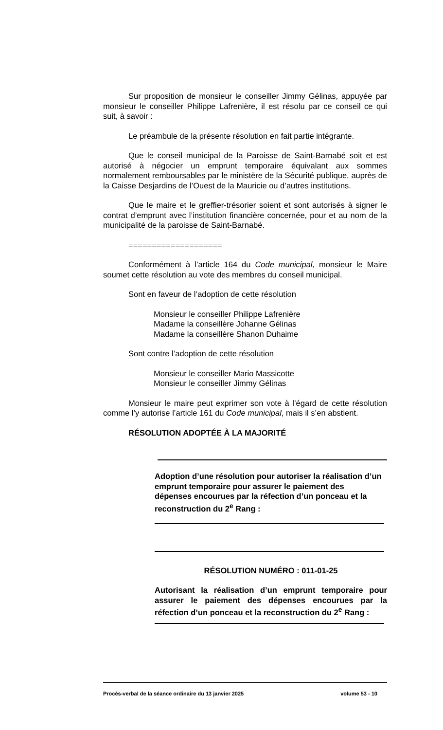Sur proposition de monsieur le conseiller Jimmy Gélinas, appuyée par monsieur le conseiller Philippe Lafrenière, il est résolu par ce conseil ce qui suit, à savoir :
Le préambule de la présente résolution en fait partie intégrante.
Que le conseil municipal de la Paroisse de Saint-Barnabé soit et est autorisé à négocier un emprunt temporaire équivalant aux sommes normalement remboursables par le ministère de la Sécurité publique, auprès de la Caisse Desjardins de l’Ouest de la Mauricie ou d’autres institutions.
Que le maire et le greffier-trésorier soient et sont autorisés à signer le contrat d’emprunt avec l’institution financière concernée, pour et au nom de la municipalité de la paroisse de Saint-Barnabé.
====================
Conformément à l’article 164 du Code municipal, monsieur le Maire soumet cette résolution au vote des membres du conseil municipal.
Sont en faveur de l’adoption de cette résolution
Monsieur le conseiller Philippe Lafrenière
Madame la conseillère Johanne Gélinas
Madame la conseillère Shanon Duhaime
Sont contre l’adoption de cette résolution
Monsieur le conseiller Mario Massicotte
Monsieur le conseiller Jimmy Gélinas
Monsieur le maire peut exprimer son vote à l’égard de cette résolution comme l’y autorise l’article 161 du Code municipal, mais il s’en abstient.
RÉSOLUTION ADOPTÉE À LA MAJORITÉ
Adoption d’une résolution pour autoriser la réalisation d’un emprunt temporaire pour assurer le paiement des dépenses encourues par la réfection d’un ponceau et la reconstruction du 2<sup>e</sup> Rang :
RÉSOLUTION NUMÉRO : 011-01-25
Autorisant la réalisation d’un emprunt temporaire pour assurer le paiement des dépenses encourues par la réfection d’un ponceau et la reconstruction du 2<sup>e</sup> Rang :
Procès-verbal de la séance ordinaire du 13 janvier 2025 volume 53 - 10